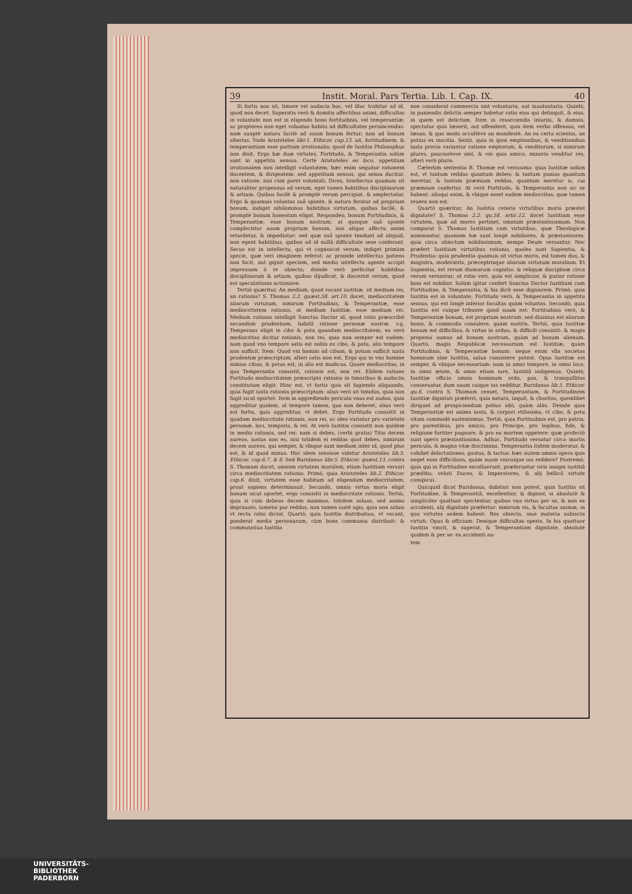39 Instit. Moral. Pars Tertia. Lib. I. Cap. IX. 40
Si fortis non sit, timore vel audacia huc, vel illuc trahitur ad id, quod non decet. Superatis verò & domitis affectibus animi, difficultas in voluntate non est in eligendo bono fortitudinis, vel temperantiæ; ac propterea non eget voluntas habitu ad difficultates peruincendas: nam suaptè natura facilè ad suum bonum fertur; non ad bonum alterius. Vnde Aristoteles libr.1. Ethicor. cap.13. ait, fortitudinem, & temperantiam esse partium irrationalis: quod de Iustitia Philosophus non dixit. Ergo hæ duæ virtutes, Fortitudo, & Temperantia solùm sunt in appetitu sensus. Certè Aristoteles eo loco, appetitum irrationalem non intelligit voluntatem; hæc enim sequitur rationem docentem, & dirigentem: sed appetitum sensus, qui sensu ducitur, non ratione, nisi cùm paret voluntati. Dices, Intellectus quamuis sit naturaliter propensus ad verum, eget tamen habitibus disciplinarum & artium. Quibus facilè & promptè verum percipiat, & amplectatur. Ergo & quamuis voluntas suâ sponte, & natura feratur ad proprium bonum, indiget nihilominus habitibus virtutum, quibus facilè, & promptè bonum honestum eligat. Respondeo, bonum Fortitudinis, & Temperantiæ, esse bonum nostrum; at quisque suâ sponte complectitur suum proprium bonum, nisi aliquo affectu animi retardetur, & impediatur: sed quæ suâ sponte tendunt ad aliquid, non egent habitibus, quibus ad id nullâ difficultate sese conferant. Secus est in intellectu, qui vt cognoscat verum, indiget primùm specie, quæ veri imaginem referat: ac proinde intellectus patiens non facit, aut gignit speciem, sed medio intellectu agente accipit impressam à re obiecta; deinde verò perficitur habitibus disciplinarum & artium, quibus dijudicat, & discernit verum, quod est speculationis actionisve.
Tertiò quæritur, An medium, quod vocant iustitiæ, sit medium rei, an rationis? S. Thomas 2.2. quæst.58. art.10. docet, mediocritatem aliarum virtutum, nimirum Fortitudinis, & Temperantiæ, esse mediocritatem rationis; at medium Iustitiæ, esse medium rei. Medium rationis intelligit Sanctus Doctor id, quod ratio præscribit secundùm prudentiam, habitâ ratione personæ nostræ. v.g. Temperans eligit in cibo & potu quandam mediocritatem, ea verò mediocritas dicitur rationis, non rei, quia non semper est eadem: nam quod vno tempore satis est nobis ex cibo, & potu, alio tempore non sufficit. Item: Quod vni homini ad cibum, & potum sufficit iuxta prudentiæ præscriptum, alteri satis non est. Ergo qui in vno homine nimius cibus, & potus est, in alio est modicus. Quare mediocritas, in qua Temperantia consistit, rationis est, non rei. Eâdem ratione Fortitudo mediocritatem præscripto rationis in timoribus & audaciis constitutam eligit. Hinc est, vt fortis quis sit fugiendo aliquando, quia fugit iuxta rationis præscriptum: alius verò sit timidus, quia non fugit sicut oportet. Item in aggrediendo pericula vnus est audax, quia aggreditur quidem, at tempore tamen, quo non deberet, alius verò est fortis, quia aggreditur, vt debet. Ergo Fortitudo consistit in quadam mediocritate rationis, non rei, ac ideo variatur pro varietate personæ, loci, temporis, & rei. At verò Iustitia consistit non quidem in medio rationis, sed rei: nam si debes, (verbi gratia) Titio decem aureos, iustus non es, nisi totidem ei reddas quot debes, nimirum decem aureos, qui semper, & vbique sunt medium inter id, quod plus est, & id quod minus. Hoc idem sensisse videtur Aristoteles lib.5. Ethicor. cap.6.7. & 8. Sed Buridanus libr.5. Ethicor. quæst.13. contra S. Thomam docet, omnem virtutem moralem, etiam Iustitiam versari circa mediocritatem rationis. Primò, quia Aristoteles lib.2. Ethicor. cap.6. dixit, virtutem esse habitum ad eligendam mediocritatem, prout sapiens determinauit. Secundò, omnis virtus moris eligit bonum sicut oportet, ergo consistit in mediocritate rationis. Tertiò, quia si cùm debeas decem nummos, totidem soluas, sed animo deprauato, tametsi par reddas, non tamen iustè agis, quia non soluis vt recta ratio dictat. Quartò, quia Iustitia distributiua, vt vocant, ponderat media personarum, cùm bona communia distribuit: & commutatiua Iustitia
non considerat commercia sint voluntaria, aut inuoluntaria. Quintò, in puniendis delictis semper habetur ratio eius qui delinquit, & eius, in quem est delictum. Item in resarciendis iniuriis, & damnis, spectatur quis læserit, aut offenderit, quis item verbo offensus, vel læsus; & quo modo occultève an manifestè. An ex certa scientia, an potius ex inscitia. Sextò, quia in ipsis emptionibus, & venditionibus iusta precia variantur ratione emptorum, & venditorum, si nimirum plures, pauciorèsve sint, & vni quia amico, minoris venditur res, alteri verò pluris.
Cæterùm sententia B. Thomæ est verissima: quia Iustitiæ solùm est, vt tantum reddas quantum debes: & tantum punias quantum meretur, & tantum præmium reddas, quantum meretur is, cui præmium confertur. At verò Fortitudo, & Temperantia non sic se habent: alioqui enim, & vbique esset eadem mediocritas, quæ tamen reuera non est.
Quartò quæritur, An Iustitia ceteris virtutibus moris præstet dignitate? S. Thomas 2.2. qu.58. artic.12. docet Iustitiam esse virtutem, quæ ad mores pertinet, omnium præstantissimam. Non comparat S. Thomas Iustitiam cum virtutibus, quæ Theologicæ nominantur, quoniam hæ sunt longè nobiliores, & præstantiores, quia circa obiectum nobilissimum, nempe Deum versantur. Nec præfert Iustitiam virtutibus rationis, quales sunt Sapientia, & Prudentia: quia prudentia quamuis sit virtus moris, est tamen dux, & magistra, moderatrix, præceptrixque aliarum virtutum moralium. Et Sapientia, est rerum diuinarum cognitio: & reliquæ disciplinæ circa verum versantur; at ratio veri, quia est simplicior, & purior ratione boni est nobilior. Solùm igitur confert Sanctus Doctor Iustitiam cum Fortitudine, & Temperantia, & his dicit esse digniorem. Primò, quia Iustitia est in voluntate, Fortitudo verò, & Temperantia in appetitu sensus, qui est longè inferior facultas quàm voluntas. Secundò, quia Iustitia est cuique tribuere quod suum est: Fortitudinis verò, & Temperantiæ bonum, est proprium nostrum: sed diuinius est aliorum bonis, & commodis consulere, quàm nostris. Tertiò, quia Iustitiæ bonum est difficilius, & virtus in arduo, & difficili consistit: & magis propensi sumus ad bonum nostrum, quàm ad bonum alienum. Quartò, magis Reipublicæ necessarium est Iustitiæ, quàm Fortitudinis, & Temperantiæ bonum: neque enim vlla societas hominum sine Iustitia, salua consistere potest. Opus Iustitiæ est semper, & vbique necessarium: nam in omni tempore, in omni loco, in omni ætate, & omni etiam iure, Iustitiâ indigemus. Quintò, Iustitiæ officio omnis hominum ordo, pax, & tranquillitas conseruatur, dum suum cuique ius redditur. Buridanus lib.5. Ethicor. qu.6. contra S. Thomam censet, Temperantiam, & Fortitudinem Iustitiæ dignitati præferri, quia natura, inquit, & charitas, quemlibet dirigunt ad prospiciendum potius sibi, quàm aliis. Deinde quia Temperantiæ est anima iuxta, & corpori vtilissima, vt cibo, & potu vitam commodè sustentemus. Tertiò, quia Fortitudinis est, pro patria, pro parentibus, pro amicis, pro Principe, pro legibus, fide, & religione fortiter pugnare, & pro ea mortem oppetere: quæ profectò sunt opera præstantissima. Adhuc, Fortitudo versatur circa mortis pericula, & magna vitæ discrimina. Temperantia itidem moderatur, & cohibet delectationes, gustus, & tactus: hæc autem omnia opera quis neget esse difficiliora, quàm suum vnicuique ius reddere? Postremò, quia qui in Fortitudine excelluerunt, præferuntur viris insigni iustitiâ præditis, veluti Duces, & Imperatores, & alij bellicâ virtute conspicui.
Quicquid dicat Buridanus, dubitari non potest, quin Iustitia sit Fortitudine, & Temperantiâ, excellentior, & dignior, si absolutè & simpliciter quattuor spectentur, quibus vna virtus per se, & non ex accidenti, alij dignitate præfertur: nimirum vis, & facultas animæ, in qua virtutes sedem habent: Res obiecta, siue materia subiecta virtuti: Opus & officium: Denique difficultas operis. In his quattuor Iustitia vincit, & superat, & Temperantiam dignitate, absolutè quidem & per se: ex accidenti au-
tem
UNIVERSITÄTS-
BIBLIOTHEK
PADERBORN